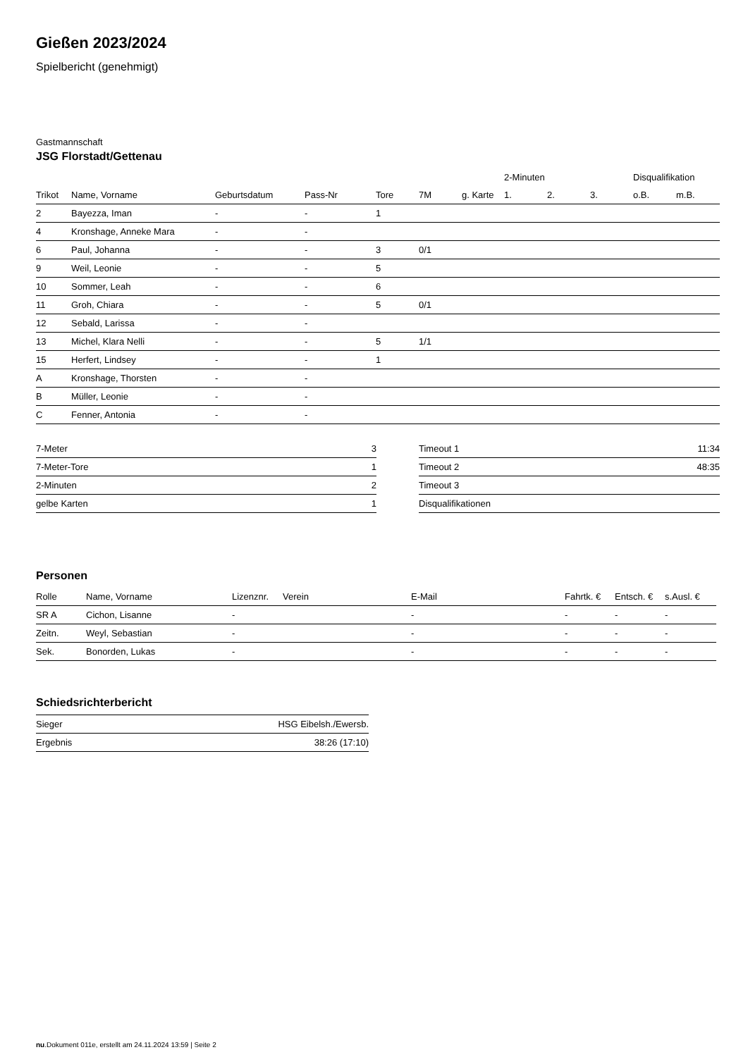Gießen 2023/2024
Spielbericht (genehmigt)
Gastmannschaft
JSG Florstadt/Gettenau
| | | | | | | | 2-Minuten | | | Disqualifikation | |
| --- | --- | --- | --- | --- | --- | --- | --- | --- | --- | --- | --- |
| Trikot | Name, Vorname | Geburtsdatum | Pass-Nr | Tore | 7M | g. Karte | 1. | 2. | 3. | o.B. | m.B. |
| 2 | Bayezza, Iman | - | - | 1 | | | | | | | |
| 4 | Kronshage, Anneke Mara | - | - | | | | | | | | |
| 6 | Paul, Johanna | - | - | 3 | 0/1 | | | | | | |
| 9 | Weil, Leonie | - | - | 5 | | | | | | | |
| 10 | Sommer, Leah | - | - | 6 | | | | | | | |
| 11 | Groh, Chiara | - | - | 5 | 0/1 | | | | | | |
| 12 | Sebald, Larissa | - | - | | | | | | | | |
| 13 | Michel, Klara Nelli | - | - | 5 | 1/1 | | | | | | |
| 15 | Herfert, Lindsey | - | - | 1 | | | | | | | |
| A | Kronshage, Thorsten | - | - | | | | | | | | |
| B | Müller, Leonie | - | - | | | | | | | | |
| C | Fenner, Antonia | - | - | | | | | | | | |
| 7-Meter | 3 |
| 7-Meter-Tore | 1 |
| 2-Minuten | 2 |
| gelbe Karten | 1 |
| Timeout 1 | 11:34 |
| Timeout 2 | 48:35 |
| Timeout 3 | |
| Disqualifikationen | |
Personen
| Rolle | Name, Vorname | Lizenznr. | Verein | E-Mail | Fahrtk. € | Entsch. € | s.Ausl. € |
| --- | --- | --- | --- | --- | --- | --- | --- |
| SR A | Cichon, Lisanne | - | | - | - | - | - |
| Zeitn. | Weyl, Sebastian | - | | - | - | - | - |
| Sek. | Bonorden, Lukas | - | | - | - | - | - |
Schiedsrichterbericht
| Sieger | HSG Eibelsh./Ewersb. |
| Ergebnis | 38:26 (17:10) |
nu.Dokument 011e, erstellt am 24.11.2024 13:59 | Seite 2